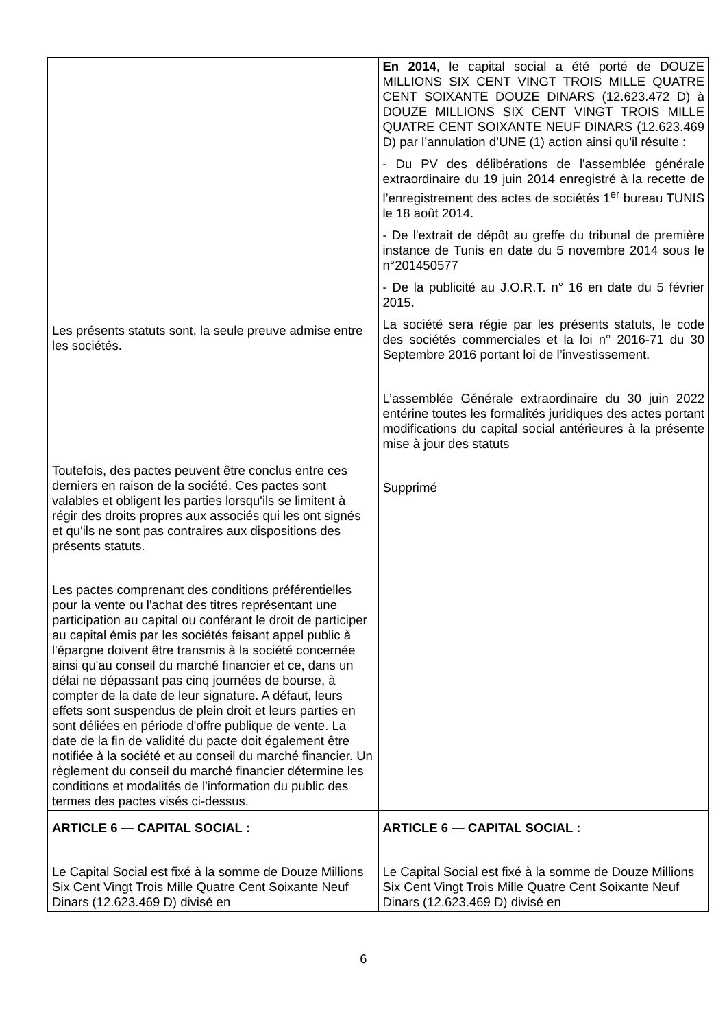| Les présents statuts sont, la seule preuve admise entre les sociétés. Toutefois, des pactes peuvent être conclus entre ces derniers en raison de la société. Ces pactes sont valables et obligent les parties lorsqu'ils se limitent à régir des droits propres aux associés qui les ont signés et qu'ils ne sont pas contraires aux dispositions des présents statuts. Les pactes comprenant des conditions préférentielles pour la vente ou l'achat des titres représentant une participation au capital ou conférant le droit de participer au capital émis par les sociétés faisant appel public à l'épargne doivent être transmis à la société concernée ainsi qu'au conseil du marché financier et ce, dans un délai ne dépassant pas cinq journées de bourse, à compter de la date de leur signature. A défaut, leurs effets sont suspendus de plein droit et leurs parties en sont déliées en période d'offre publique de vente. La date de la fin de validité du pacte doit également être notifiée à la société et au conseil du marché financier. Un règlement du conseil du marché financier détermine les conditions et modalités de l'information du public des termes des pactes visés ci-dessus. | En 2014 , le capital social a été porté de DOUZE MILLIONS SIX CENT VINGT TROIS MILLE QUATRE CENT SOIXANTE DOUZE DINARS (12.623.472 D) à DOUZE MILLIONS SIX CENT VINGT TROIS MILLE QUATRE CENT SOIXANTE NEUF DINARS (12.623.469 D) par l’annulation d’UNE (1) action ainsi qu'il résulte : - Du PV des délibérations de l'assemblée générale extraordinaire du 19 juin 2014 enregistré à la recette de l’enregistrement des actes de sociétés 1<sup>er</sup> bureau TUNIS le 18 août 2014. - De l'extrait de dépôt au greffe du tribunal de première instance de Tunis en date du 5 novembre 2014 sous le n°201450577 - De la publicité au J.O.R.T. n° 16 en date du 5 février 2015. La société sera régie par les présents statuts, le code des sociétés commerciales et la loi n° 2016-71 du 30 Septembre 2016 portant loi de l’investissement. L’assemblée Générale extraordinaire du 30 juin 2022 entérine toutes les formalités juridiques des actes portant modifications du capital social antérieures à la présente mise à jour des statuts Supprimé |
| ARTICLE 6 — CAPITAL SOCIAL : Le Capital Social est fixé à la somme de Douze Millions Six Cent Vingt Trois Mille Quatre Cent Soixante Neuf Dinars (12.623.469 D) divisé en | ARTICLE 6 — CAPITAL SOCIAL : Le Capital Social est fixé à la somme de Douze Millions Six Cent Vingt Trois Mille Quatre Cent Soixante Neuf Dinars (12.623.469 D) divisé en |
6